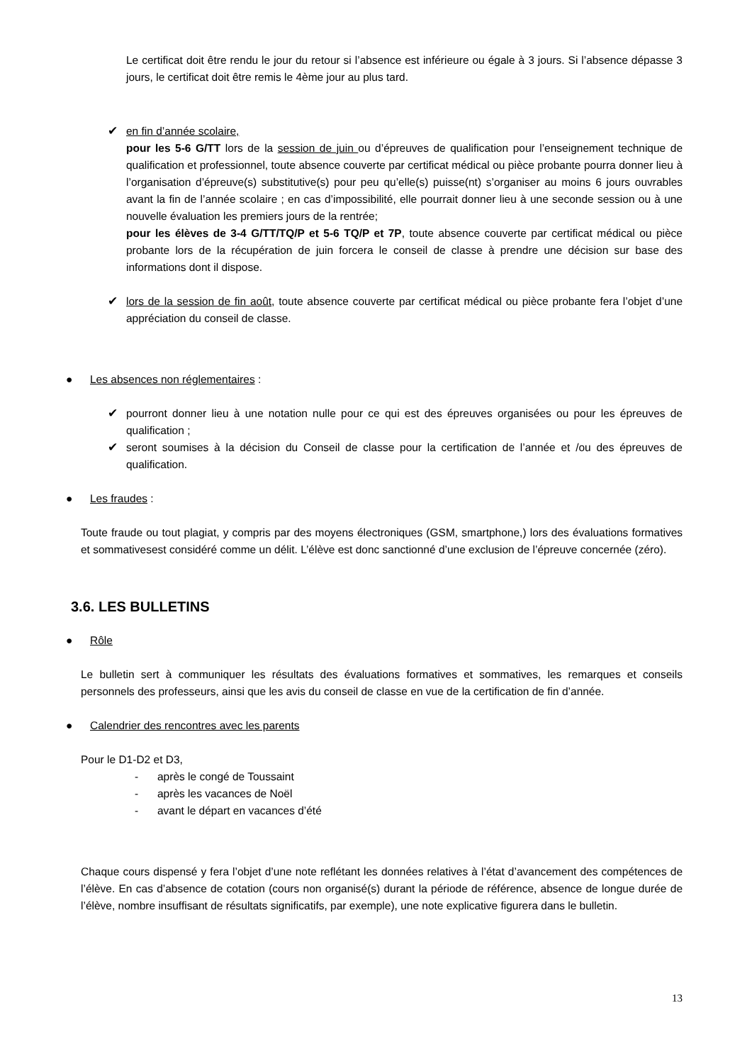Le certificat doit être rendu le jour du retour si l’absence est inférieure ou égale à 3 jours. Si l’absence dépasse 3 jours, le certificat doit être remis le 4ème jour au plus tard.
✔ en fin d’année scolaire,
pour les 5-6 G/TT lors de la session de juin ou d’épreuves de qualification pour l’enseignement technique de qualification et professionnel, toute absence couverte par certificat médical ou pièce probante pourra donner lieu à l’organisation d’épreuve(s) substitutive(s) pour peu qu’elle(s) puisse(nt) s’organiser au moins 6 jours ouvrables avant la fin de l’année scolaire ; en cas d’impossibilité, elle pourrait donner lieu à une seconde session ou à une nouvelle évaluation les premiers jours de la rentrée;
pour les élèves de 3-4 G/TT/TQ/P et 5-6 TQ/P et 7P, toute absence couverte par certificat médical ou pièce probante lors de la récupération de juin forcera le conseil de classe à prendre une décision sur base des informations dont il dispose.
✔ lors de la session de fin août, toute absence couverte par certificat médical ou pièce probante fera l’objet d’une appréciation du conseil de classe.
● Les absences non réglementaires :
✔ pourront donner lieu à une notation nulle pour ce qui est des épreuves organisées ou pour les épreuves de qualification ;
✔ seront soumises à la décision du Conseil de classe pour la certification de l’année et /ou des épreuves de qualification.
● Les fraudes :
Toute fraude ou tout plagiat, y compris par des moyens électroniques (GSM, smartphone,) lors des évaluations formatives et sommativesest considéré comme un délit. L’élève est donc sanctionné d’une exclusion de l’épreuve concernée (zéro).
3.6. LES BULLETINS
● Rôle
Le bulletin sert à communiquer les résultats des évaluations formatives et sommatives, les remarques et conseils personnels des professeurs, ainsi que les avis du conseil de classe en vue de la certification de fin d’année.
● Calendrier des rencontres avec les parents
Pour le D1-D2 et D3,
- après le congé de Toussaint
- après les vacances de Noël
- avant le départ en vacances d’été
Chaque cours dispensé y fera l’objet d’une note reflétant les données relatives à l’état d’avancement des compétences de l’élève. En cas d’absence de cotation (cours non organisé(s) durant la période de référence, absence de longue durée de l’élève, nombre insuffisant de résultats significatifs, par exemple), une note explicative figurera dans le bulletin.
13